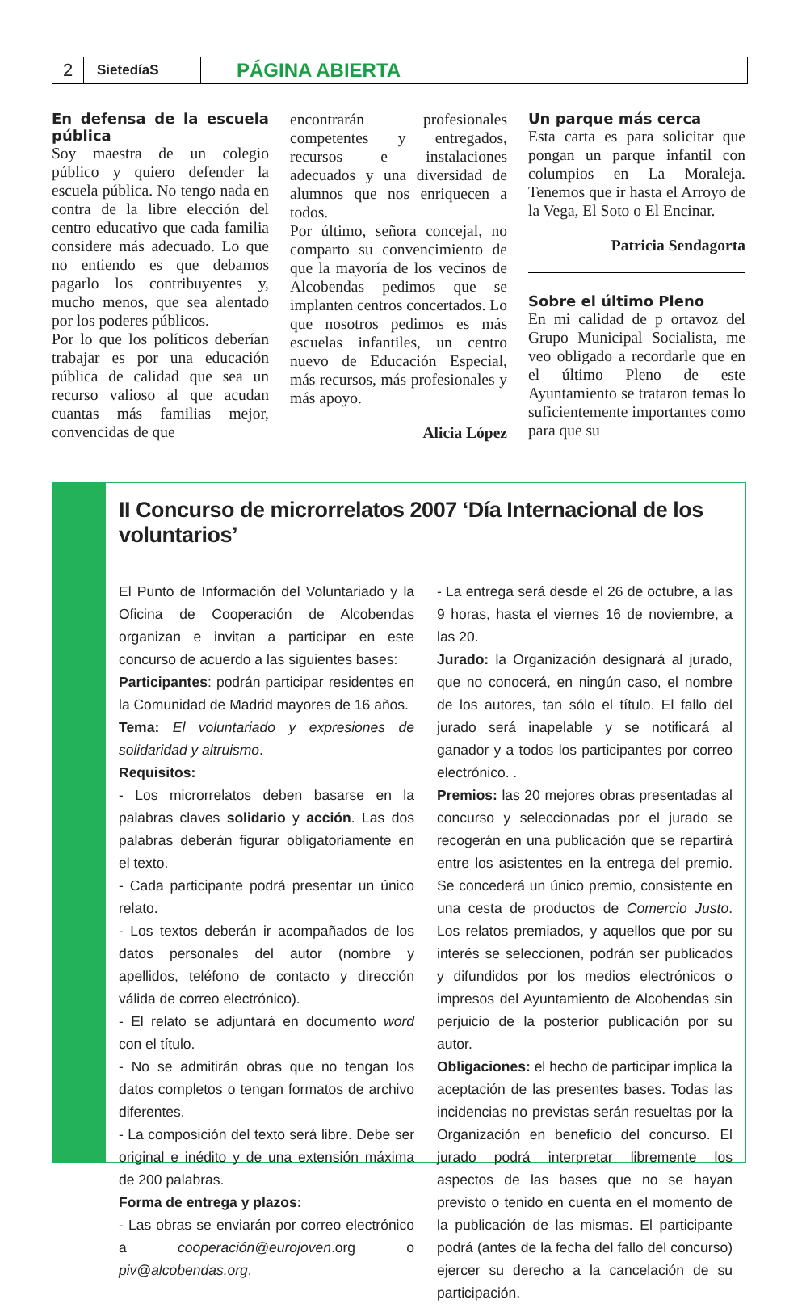2
SietedíaS
PÁGINA ABIERTA
En defensa de la escuela pública
Soy maestra de un colegio público y quiero defender la escuela pública. No tengo nada en contra de la libre elección del centro educativo que cada familia considere más adecuado. Lo que no entiendo es que debamos pagarlo los contribuyentes y, mucho menos, que sea alentado por los poderes públicos.
Por lo que los políticos deberían trabajar es por una educación pública de calidad que sea un recurso valioso al que acudan cuantas más familias mejor, convencidas de que
encontrarán profesionales competentes y entregados, recursos e instalaciones adecuados y una diversidad de alumnos que nos enriquecen a todos.
Por último, señora concejal, no comparto su convencimiento de que la mayoría de los vecinos de Alcobendas pedimos que se implanten centros concertados. Lo que nosotros pedimos es más escuelas infantiles, un centro nuevo de Educación Especial, más recursos, más profesionales y más apoyo.
Alicia López
Un parque más cerca
Esta carta es para solicitar que pongan un parque infantil con columpios en La Moraleja. Tenemos que ir hasta el Arroyo de la Vega, El Soto o El Encinar.
Patricia Sendagorta
Sobre el último Pleno
En mi calidad de p ortavoz del Grupo Municipal Socialista, me veo obligado a recordarle que en el último Pleno de este Ayuntamiento se trataron temas lo suficientemente importantes como para que su
II Concurso de microrrelatos 2007 ‘Día Internacional de los voluntarios’
El Punto de Información del Voluntariado y la Oficina de Cooperación de Alcobendas organizan e invitan a participar en este concurso de acuerdo a las siguientes bases:
Participantes: podrán participar residentes en la Comunidad de Madrid mayores de 16 años.
Tema: El voluntariado y expresiones de solidaridad y altruismo.
Requisitos:
- Los microrrelatos deben basarse en la palabras claves solidario y acción. Las dos palabras deberán figurar obligatoriamente en el texto.
- Cada participante podrá presentar un único relato.
- Los textos deberán ir acompañados de los datos personales del autor (nombre y apellidos, teléfono de contacto y dirección válida de correo electrónico).
- El relato se adjuntará en documento word con el título.
- No se admitirán obras que no tengan los datos completos o tengan formatos de archivo diferentes.
- La composición del texto será libre. Debe ser original e inédito y de una extensión máxima de 200 palabras.
Forma de entrega y plazos:
- Las obras se enviarán por correo electrónico a cooperación@eurojoven.org o piv@alcobendas.org.
- La entrega será desde el 26 de octubre, a las 9 horas, hasta el viernes 16 de noviembre, a las 20.
Jurado: la Organización designará al jurado, que no conocerá, en ningún caso, el nombre de los autores, tan sólo el título. El fallo del jurado será inapelable y se notificará al ganador y a todos los participantes por correo electrónico. .
Premios: las 20 mejores obras presentadas al concurso y seleccionadas por el jurado se recogerán en una publicación que se repartirá entre los asistentes en la entrega del premio. Se concederá un único premio, consistente en una cesta de productos de Comercio Justo. Los relatos premiados, y aquellos que por su interés se seleccionen, podrán ser publicados y difundidos por los medios electrónicos o impresos del Ayuntamiento de Alcobendas sin perjuicio de la posterior publicación por su autor.
Obligaciones: el hecho de participar implica la aceptación de las presentes bases. Todas las incidencias no previstas serán resueltas por la Organización en beneficio del concurso. El jurado podrá interpretar libremente los aspectos de las bases que no se hayan previsto o tenido en cuenta en el momento de la publicación de las mismas. El participante podrá (antes de la fecha del fallo del concurso) ejercer su derecho a la cancelación de su participación.